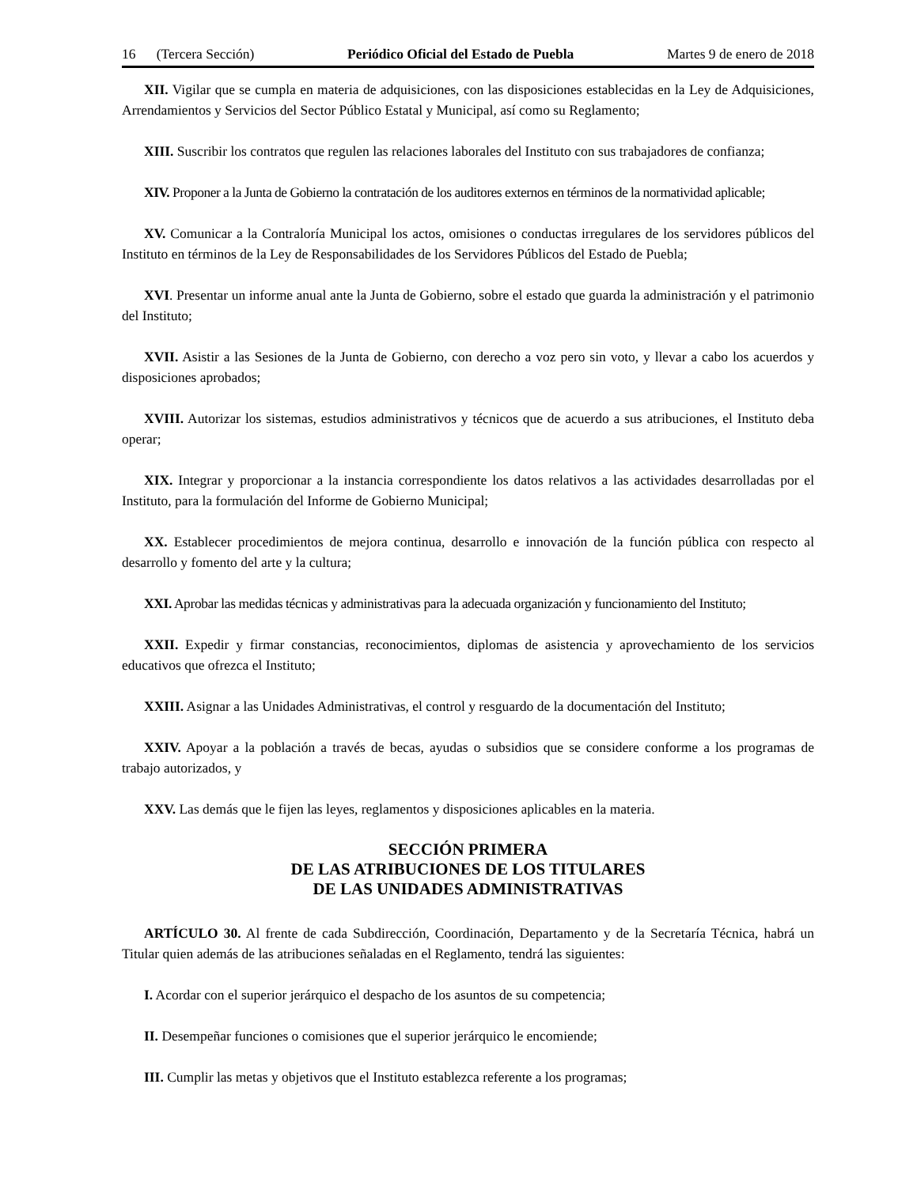16 (Tercera Sección) Periódico Oficial del Estado de Puebla Martes 9 de enero de 2018
XII. Vigilar que se cumpla en materia de adquisiciones, con las disposiciones establecidas en la Ley de Adquisiciones, Arrendamientos y Servicios del Sector Público Estatal y Municipal, así como su Reglamento;
XIII. Suscribir los contratos que regulen las relaciones laborales del Instituto con sus trabajadores de confianza;
XIV. Proponer a la Junta de Gobierno la contratación de los auditores externos en términos de la normatividad aplicable;
XV. Comunicar a la Contraloría Municipal los actos, omisiones o conductas irregulares de los servidores públicos del Instituto en términos de la Ley de Responsabilidades de los Servidores Públicos del Estado de Puebla;
XVI. Presentar un informe anual ante la Junta de Gobierno, sobre el estado que guarda la administración y el patrimonio del Instituto;
XVII. Asistir a las Sesiones de la Junta de Gobierno, con derecho a voz pero sin voto, y llevar a cabo los acuerdos y disposiciones aprobados;
XVIII. Autorizar los sistemas, estudios administrativos y técnicos que de acuerdo a sus atribuciones, el Instituto deba operar;
XIX. Integrar y proporcionar a la instancia correspondiente los datos relativos a las actividades desarrolladas por el Instituto, para la formulación del Informe de Gobierno Municipal;
XX. Establecer procedimientos de mejora continua, desarrollo e innovación de la función pública con respecto al desarrollo y fomento del arte y la cultura;
XXI. Aprobar las medidas técnicas y administrativas para la adecuada organización y funcionamiento del Instituto;
XXII. Expedir y firmar constancias, reconocimientos, diplomas de asistencia y aprovechamiento de los servicios educativos que ofrezca el Instituto;
XXIII. Asignar a las Unidades Administrativas, el control y resguardo de la documentación del Instituto;
XXIV. Apoyar a la población a través de becas, ayudas o subsidios que se considere conforme a los programas de trabajo autorizados, y
XXV. Las demás que le fijen las leyes, reglamentos y disposiciones aplicables en la materia.
SECCIÓN PRIMERA
DE LAS ATRIBUCIONES DE LOS TITULARES
DE LAS UNIDADES ADMINISTRATIVAS
ARTÍCULO 30. Al frente de cada Subdirección, Coordinación, Departamento y de la Secretaría Técnica, habrá un Titular quien además de las atribuciones señaladas en el Reglamento, tendrá las siguientes:
I. Acordar con el superior jerárquico el despacho de los asuntos de su competencia;
II. Desempeñar funciones o comisiones que el superior jerárquico le encomiende;
III. Cumplir las metas y objetivos que el Instituto establezca referente a los programas;